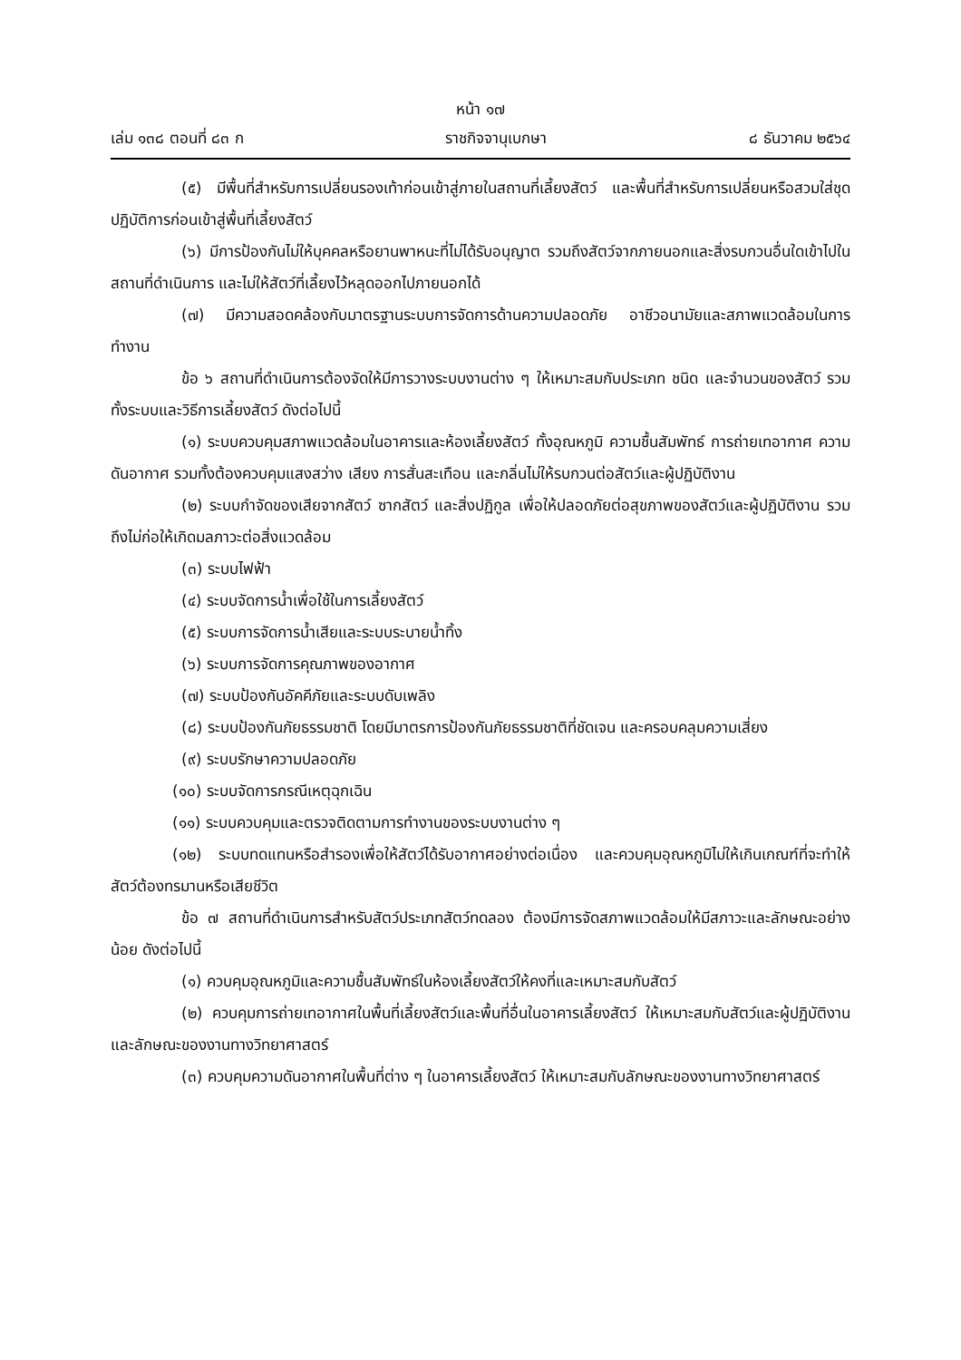หน้า ๑๗
เล่ม ๑๓๘ ตอนที่ ๘๓ ก ราชกิจจานุเบกษา ๘ ธันวาคม ๒๕๖๔
(๕) มีพื้นที่สำหรับการเปลี่ยนรองเท้าก่อนเข้าสู่ภายในสถานที่เลี้ยงสัตว์ และพื้นที่สำหรับการเปลี่ยนหรือสวมใส่ชุดปฏิบัติการก่อนเข้าสู่พื้นที่เลี้ยงสัตว์
(๖) มีการป้องกันไม่ให้บุคคลหรือยานพาหนะที่ไม่ได้รับอนุญาต รวมถึงสัตว์จากภายนอกและสิ่งรบกวนอื่นใดเข้าไปในสถานที่ดำเนินการ และไม่ให้สัตว์ที่เลี้ยงไว้หลุดออกไปภายนอกได้
(๗) มีความสอดคล้องกับมาตรฐานระบบการจัดการด้านความปลอดภัย อาชีวอนามัยและสภาพแวดล้อมในการทำงาน
ข้อ ๖ สถานที่ดำเนินการต้องจัดให้มีการวางระบบงานต่าง ๆ ให้เหมาะสมกับประเภท ชนิด และจำนวนของสัตว์ รวมทั้งระบบและวิธีการเลี้ยงสัตว์ ดังต่อไปนี้
(๑) ระบบควบคุมสภาพแวดล้อมในอาคารและห้องเลี้ยงสัตว์ ทั้งอุณหภูมิ ความชื้นสัมพัทธ์ การถ่ายเทอากาศ ความดันอากาศ รวมทั้งต้องควบคุมแสงสว่าง เสียง การสั่นสะเทือน และกลิ่นไม่ให้รบกวนต่อสัตว์และผู้ปฏิบัติงาน
(๒) ระบบกำจัดของเสียจากสัตว์ ซากสัตว์ และสิ่งปฏิกูล เพื่อให้ปลอดภัยต่อสุขภาพของสัตว์และผู้ปฏิบัติงาน รวมถึงไม่ก่อให้เกิดมลภาวะต่อสิ่งแวดล้อม
(๓) ระบบไฟฟ้า
(๔) ระบบจัดการน้ำเพื่อใช้ในการเลี้ยงสัตว์
(๕) ระบบการจัดการน้ำเสียและระบบระบายน้ำทิ้ง
(๖) ระบบการจัดการคุณภาพของอากาศ
(๗) ระบบป้องกันอัคคีภัยและระบบดับเพลิง
(๘) ระบบป้องกันภัยธรรมชาติ โดยมีมาตรการป้องกันภัยธรรมชาติที่ชัดเจน และครอบคลุมความเสี่ยง
(๙) ระบบรักษาความปลอดภัย
(๑๐) ระบบจัดการกรณีเหตุฉุกเฉิน
(๑๑) ระบบควบคุมและตรวจติดตามการทำงานของระบบงานต่าง ๆ
(๑๒) ระบบทดแทนหรือสำรองเพื่อให้สัตว์ได้รับอากาศอย่างต่อเนื่อง และควบคุมอุณหภูมิไม่ให้เกินเกณฑ์ที่จะทำให้สัตว์ต้องทรมานหรือเสียชีวิต
ข้อ ๗ สถานที่ดำเนินการสำหรับสัตว์ประเภทสัตว์ทดลอง ต้องมีการจัดสภาพแวดล้อมให้มีสภาวะและลักษณะอย่างน้อย ดังต่อไปนี้
(๑) ควบคุมอุณหภูมิและความชื้นสัมพัทธ์ในห้องเลี้ยงสัตว์ให้คงที่และเหมาะสมกับสัตว์
(๒) ควบคุมการถ่ายเทอากาศในพื้นที่เลี้ยงสัตว์และพื้นที่อื่นในอาคารเลี้ยงสัตว์ ให้เหมาะสมกับสัตว์และผู้ปฏิบัติงาน และลักษณะของงานทางวิทยาศาสตร์
(๓) ควบคุมความดันอากาศในพื้นที่ต่าง ๆ ในอาคารเลี้ยงสัตว์ ให้เหมาะสมกับลักษณะของงานทางวิทยาศาสตร์